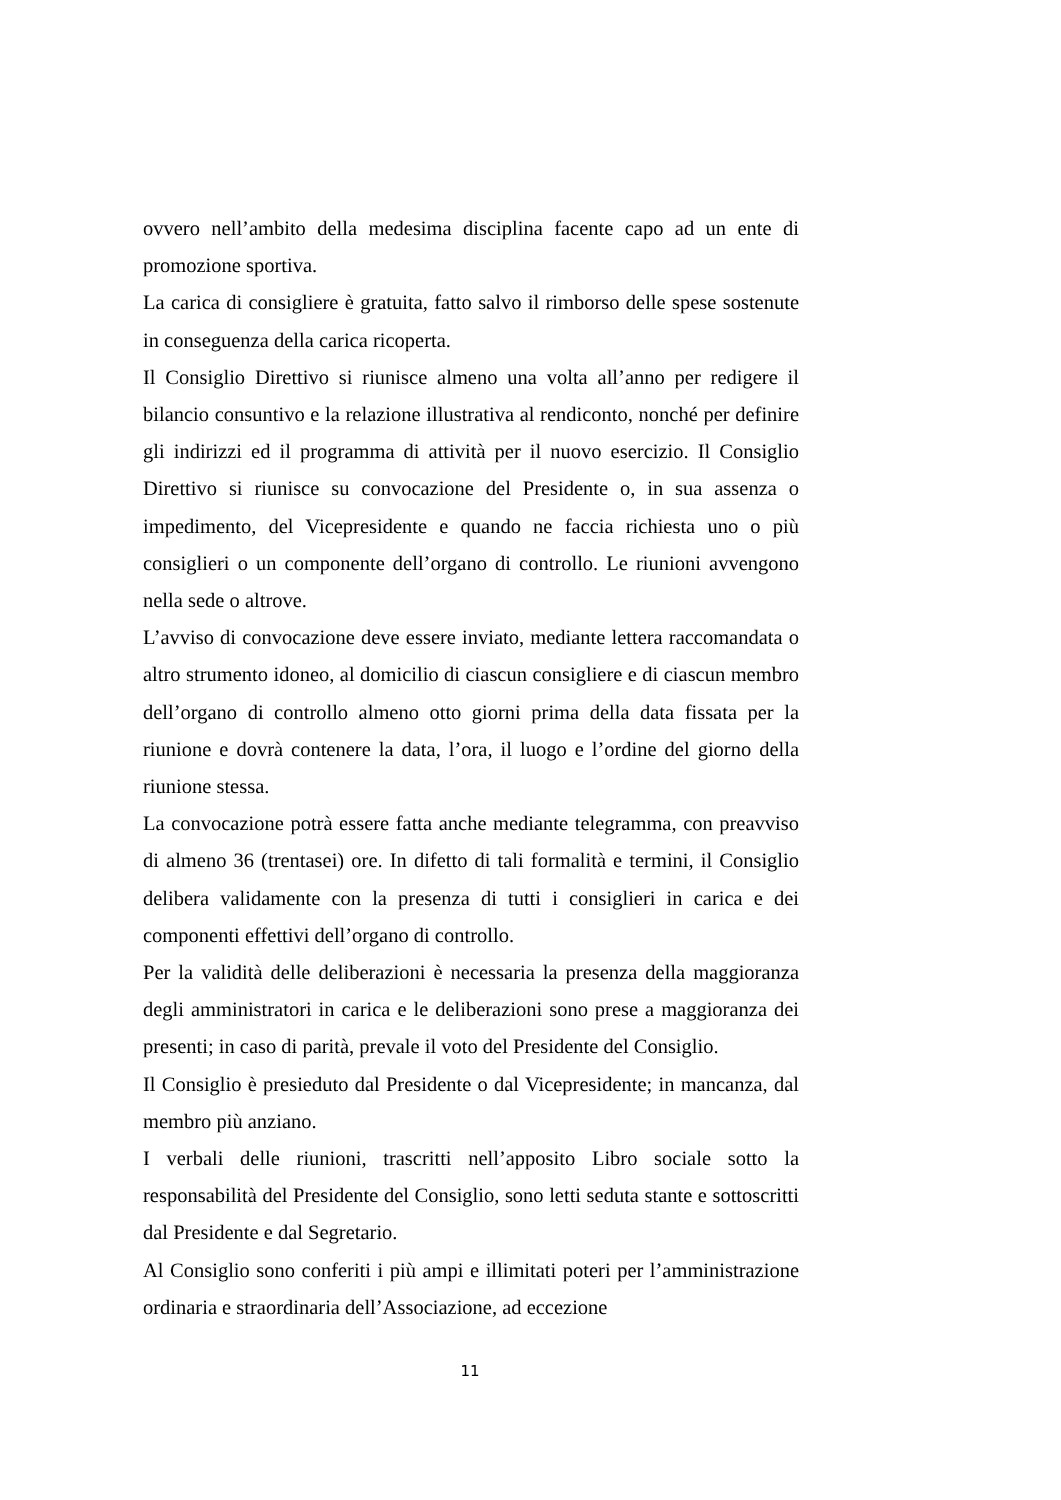ovvero nell’ambito della medesima disciplina facente capo ad un ente di promozione sportiva.
La carica di consigliere è gratuita, fatto salvo il rimborso delle spese sostenute in conseguenza della carica ricoperta.
Il Consiglio Direttivo si riunisce almeno una volta all’anno per redigere il bilancio consuntivo e la relazione illustrativa al rendiconto, nonché per definire gli indirizzi ed il programma di attività per il nuovo esercizio. Il Consiglio Direttivo si riunisce su convocazione del Presidente o, in sua assenza o impedimento, del Vicepresidente e quando ne faccia richiesta uno o più consiglieri o un componente dell’organo di controllo. Le riunioni avvengono nella sede o altrove.
L’avviso di convocazione deve essere inviato, mediante lettera raccomandata o altro strumento idoneo, al domicilio di ciascun consigliere e di ciascun membro dell’organo di controllo almeno otto giorni prima della data fissata per la riunione e dovrà contenere la data, l’ora, il luogo e l’ordine del giorno della riunione stessa.
La convocazione potrà essere fatta anche mediante telegramma, con preavviso di almeno 36 (trentasei) ore. In difetto di tali formalità e termini, il Consiglio delibera validamente con la presenza di tutti i consiglieri in carica e dei componenti effettivi dell’organo di controllo.
Per la validità delle deliberazioni è necessaria la presenza della maggioranza degli amministratori in carica e le deliberazioni sono prese a maggioranza dei presenti; in caso di parità, prevale il voto del Presidente del Consiglio.
Il Consiglio è presieduto dal Presidente o dal Vicepresidente; in mancanza, dal membro più anziano.
I verbali delle riunioni, trascritti nell’apposito Libro sociale sotto la responsabilità del Presidente del Consiglio, sono letti seduta stante e sottoscritti dal Presidente e dal Segretario.
Al Consiglio sono conferiti i più ampi e illimitati poteri per l’amministrazione ordinaria e straordinaria dell’Associazione, ad eccezione
11